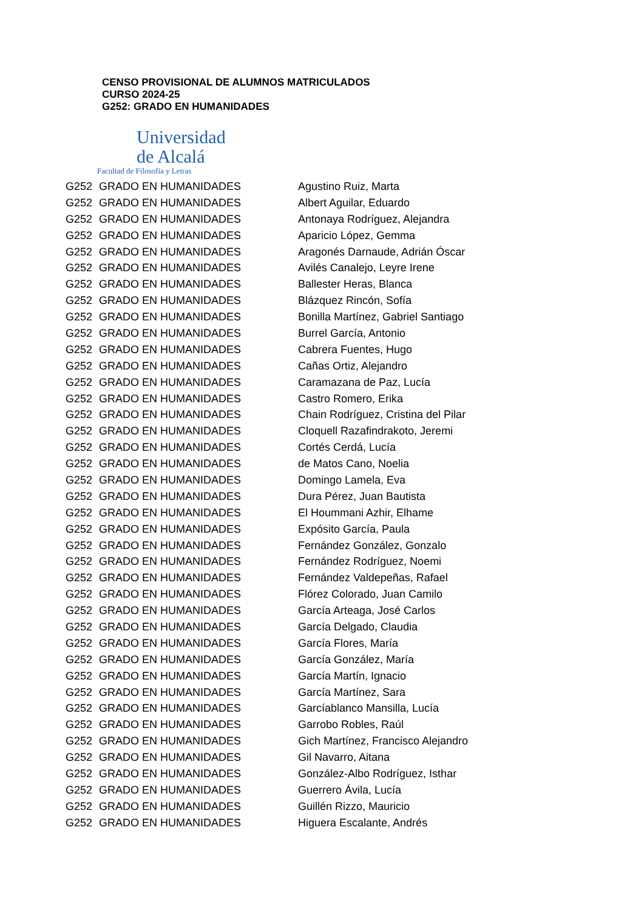CENSO PROVISIONAL DE ALUMNOS MATRICULADOS
CURSO 2024-25
G252: GRADO EN HUMANIDADES
Universidad
de Alcalá
Facultad de Filosofía y Letras
| G252 | GRADO EN HUMANIDADES | Agustino Ruiz, Marta |
| G252 | GRADO EN HUMANIDADES | Albert Aguilar, Eduardo |
| G252 | GRADO EN HUMANIDADES | Antonaya Rodríguez, Alejandra |
| G252 | GRADO EN HUMANIDADES | Aparicio López, Gemma |
| G252 | GRADO EN HUMANIDADES | Aragonés Darnaude, Adrián Óscar |
| G252 | GRADO EN HUMANIDADES | Avilés Canalejo, Leyre Irene |
| G252 | GRADO EN HUMANIDADES | Ballester Heras, Blanca |
| G252 | GRADO EN HUMANIDADES | Blázquez Rincón, Sofía |
| G252 | GRADO EN HUMANIDADES | Bonilla Martínez, Gabriel Santiago |
| G252 | GRADO EN HUMANIDADES | Burrel García, Antonio |
| G252 | GRADO EN HUMANIDADES | Cabrera Fuentes, Hugo |
| G252 | GRADO EN HUMANIDADES | Cañas Ortiz, Alejandro |
| G252 | GRADO EN HUMANIDADES | Caramazana de Paz, Lucía |
| G252 | GRADO EN HUMANIDADES | Castro Romero, Erika |
| G252 | GRADO EN HUMANIDADES | Chain Rodríguez, Cristina del Pilar |
| G252 | GRADO EN HUMANIDADES | Cloquell Razafindrakoto, Jeremi |
| G252 | GRADO EN HUMANIDADES | Cortés Cerdá, Lucía |
| G252 | GRADO EN HUMANIDADES | de Matos Cano, Noelia |
| G252 | GRADO EN HUMANIDADES | Domingo Lamela, Eva |
| G252 | GRADO EN HUMANIDADES | Dura Pérez, Juan Bautista |
| G252 | GRADO EN HUMANIDADES | El Hoummani Azhir, Elhame |
| G252 | GRADO EN HUMANIDADES | Expósito García, Paula |
| G252 | GRADO EN HUMANIDADES | Fernández González, Gonzalo |
| G252 | GRADO EN HUMANIDADES | Fernández Rodríguez, Noemi |
| G252 | GRADO EN HUMANIDADES | Fernández Valdepeñas, Rafael |
| G252 | GRADO EN HUMANIDADES | Flórez Colorado, Juan Camilo |
| G252 | GRADO EN HUMANIDADES | García Arteaga, José Carlos |
| G252 | GRADO EN HUMANIDADES | García Delgado, Claudia |
| G252 | GRADO EN HUMANIDADES | García Flores, María |
| G252 | GRADO EN HUMANIDADES | García González, María |
| G252 | GRADO EN HUMANIDADES | García Martín, Ignacio |
| G252 | GRADO EN HUMANIDADES | García Martínez, Sara |
| G252 | GRADO EN HUMANIDADES | Garcíablanco Mansilla, Lucía |
| G252 | GRADO EN HUMANIDADES | Garrobo Robles, Raúl |
| G252 | GRADO EN HUMANIDADES | Gich Martínez, Francisco Alejandro |
| G252 | GRADO EN HUMANIDADES | Gil Navarro, Aitana |
| G252 | GRADO EN HUMANIDADES | González-Albo Rodríguez, Isthar |
| G252 | GRADO EN HUMANIDADES | Guerrero Ávila, Lucía |
| G252 | GRADO EN HUMANIDADES | Guillén Rizzo, Mauricio |
| G252 | GRADO EN HUMANIDADES | Higuera Escalante, Andrés |